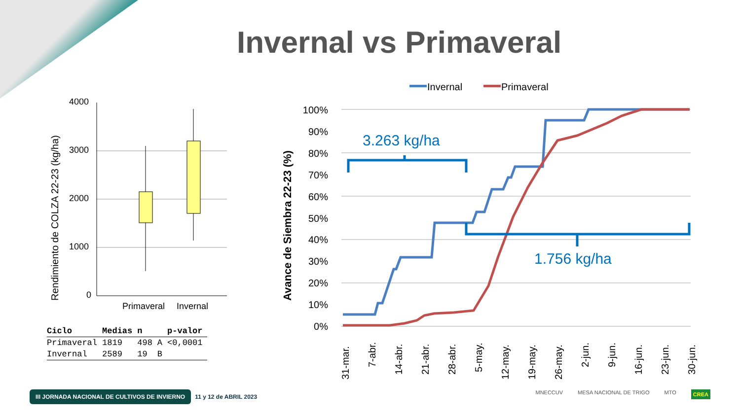Invernal vs Primaveral
Rendimiento de COLZA 22-23 (kg/ha)
4000
3000
2000
1000
0
Primaveral
Invernal
| Ciclo | Medias | n | | p-valor |
| --- | --- | --- | --- | --- |
| Primaveral | 1819 | 498 | A | <0,0001 |
| Invernal | 2589 | 19 | B | |
Invernal
Primaveral
Avance de Siembra 22-23 (%)
100%
90%
80%
70%
60%
50%
40%
30%
20%
10%
0%
3.263 kg/ha
1.756 kg/ha
31-mar.
7-abr.
14-abr.
21-abr.
28-abr.
5-may.
12-may.
19-may.
26-may.
2-jun.
9-jun.
16-jun.
23-jun.
30-jun.
III JORNADA NACIONAL DE CULTIVOS DE INVIERNO 11 y 12 de ABRIL 2023
MNECCUV MESA NACIONAL DE TRIGO MTO CREA